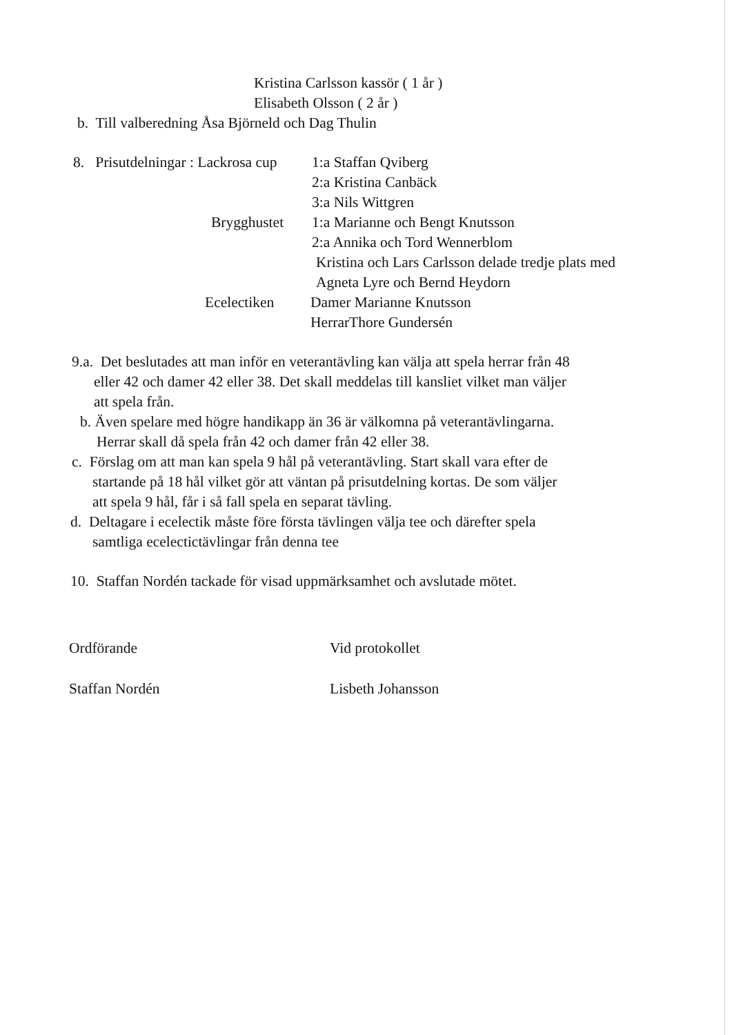Kristina Carlsson kassör ( 1 år )
Elisabeth Olsson ( 2 år )
b. Till valberedning Åsa Björneld och Dag Thulin
8. Prisutdelningar : Lackrosa cup 1:a Staffan Qviberg
2:a Kristina Canbäck
3:a Nils Wittgren
Brygghustet 1:a Marianne och Bengt Knutsson
2:a Annika och Tord Wennerblom
Kristina och Lars Carlsson delade tredje plats med
Agneta Lyre och Bernd Heydorn
Ecelectiken Damer Marianne Knutsson
HerrarThore Gundersén
9.a. Det beslutades att man inför en veterantävling kan välja att spela herrar från 48
eller 42 och damer 42 eller 38. Det skall meddelas till kansliet vilket man väljer
att spela från.
b. Även spelare med högre handikapp än 36 är välkomna på veterantävlingarna.
Herrar skall då spela från 42 och damer från 42 eller 38.
c. Förslag om att man kan spela 9 hål på veterantävling. Start skall vara efter de
startande på 18 hål vilket gör att väntan på prisutdelning kortas. De som väljer
att spela 9 hål, får i så fall spela en separat tävling.
d. Deltagare i ecelectik måste före första tävlingen välja tee och därefter spela
samtliga ecelectictävlingar från denna tee
10. Staffan Nordén tackade för visad uppmärksamhet och avslutade mötet.
Ordförande Vid protokollet
Staffan Nordén Lisbeth Johansson